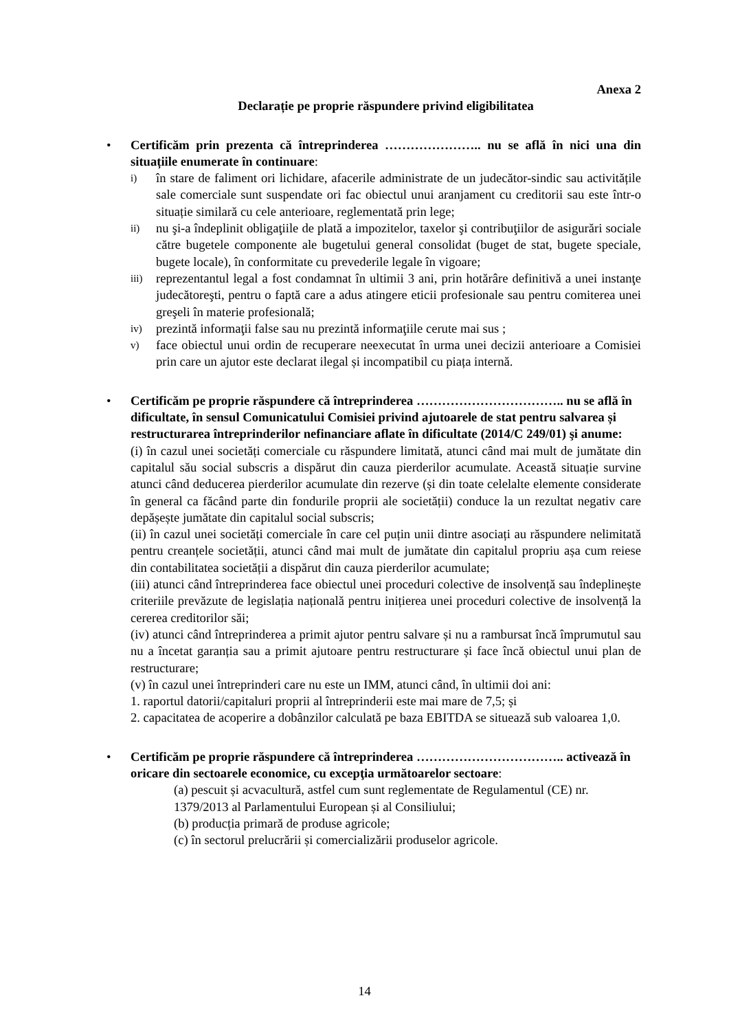Anexa 2
Declarație pe proprie răspundere privind eligibilitatea
•
Certificăm prin prezenta că întreprinderea ………………….. nu se află în nici una din situațiile enumerate în continuare:
i) în stare de faliment ori lichidare, afacerile administrate de un judecător-sindic sau activitățile sale comerciale sunt suspendate ori fac obiectul unui aranjament cu creditorii sau este într-o situație similară cu cele anterioare, reglementată prin lege;
ii) nu şi-a îndeplinit obligaţiile de plată a impozitelor, taxelor şi contribuţiilor de asigurări sociale către bugetele componente ale bugetului general consolidat (buget de stat, bugete speciale, bugete locale), în conformitate cu prevederile legale în vigoare;
iii) reprezentantul legal a fost condamnat în ultimii 3 ani, prin hotărâre definitivă a unei instanţe judecătoreşti, pentru o faptă care a adus atingere eticii profesionale sau pentru comiterea unei greşeli în materie profesională;
iv) prezintă informaţii false sau nu prezintă informaţiile cerute mai sus ;
v) face obiectul unui ordin de recuperare neexecutat în urma unei decizii anterioare a Comisiei prin care un ajutor este declarat ilegal și incompatibil cu piața internă.
•
Certificăm pe proprie răspundere că întreprinderea …………………………….. nu se află în dificultate, în sensul Comunicatului Comisiei privind ajutoarele de stat pentru salvarea și restructurarea întreprinderilor nefinanciare aflate în dificultate (2014/C 249/01) şi anume:
(i) în cazul unei societăți comerciale cu răspundere limitată, atunci când mai mult de jumătate din capitalul său social subscris a dispărut din cauza pierderilor acumulate. Această situație survine atunci când deducerea pierderilor acumulate din rezerve (și din toate celelalte elemente considerate în general ca făcând parte din fondurile proprii ale societății) conduce la un rezultat negativ care depășește jumătate din capitalul social subscris;
(ii) în cazul unei societăți comerciale în care cel puțin unii dintre asociați au răspundere nelimitată pentru creanțele societății, atunci când mai mult de jumătate din capitalul propriu așa cum reiese din contabilitatea societății a dispărut din cauza pierderilor acumulate;
(iii) atunci când întreprinderea face obiectul unei proceduri colective de insolvență sau îndeplinește criteriile prevăzute de legislația națională pentru inițierea unei proceduri colective de insolvență la cererea creditorilor săi;
(iv) atunci când întreprinderea a primit ajutor pentru salvare și nu a rambursat încă împrumutul sau nu a încetat garanția sau a primit ajutoare pentru restructurare și face încă obiectul unui plan de restructurare;
(v) în cazul unei întreprinderi care nu este un IMM, atunci când, în ultimii doi ani:
1. raportul datorii/capitaluri proprii al întreprinderii este mai mare de 7,5; și
2. capacitatea de acoperire a dobânzilor calculată pe baza EBITDA se situează sub valoarea 1,0.
•
Certificăm pe proprie răspundere că întreprinderea …………………………….. activează în oricare din sectoarele economice, cu excepţia următoarelor sectoare:
(a) pescuit și acvacultură, astfel cum sunt reglementate de Regulamentul (CE) nr. 1379/2013 al Parlamentului European și al Consiliului;
(b) producția primară de produse agricole;
(c) în sectorul prelucrării și comercializării produselor agricole.
14